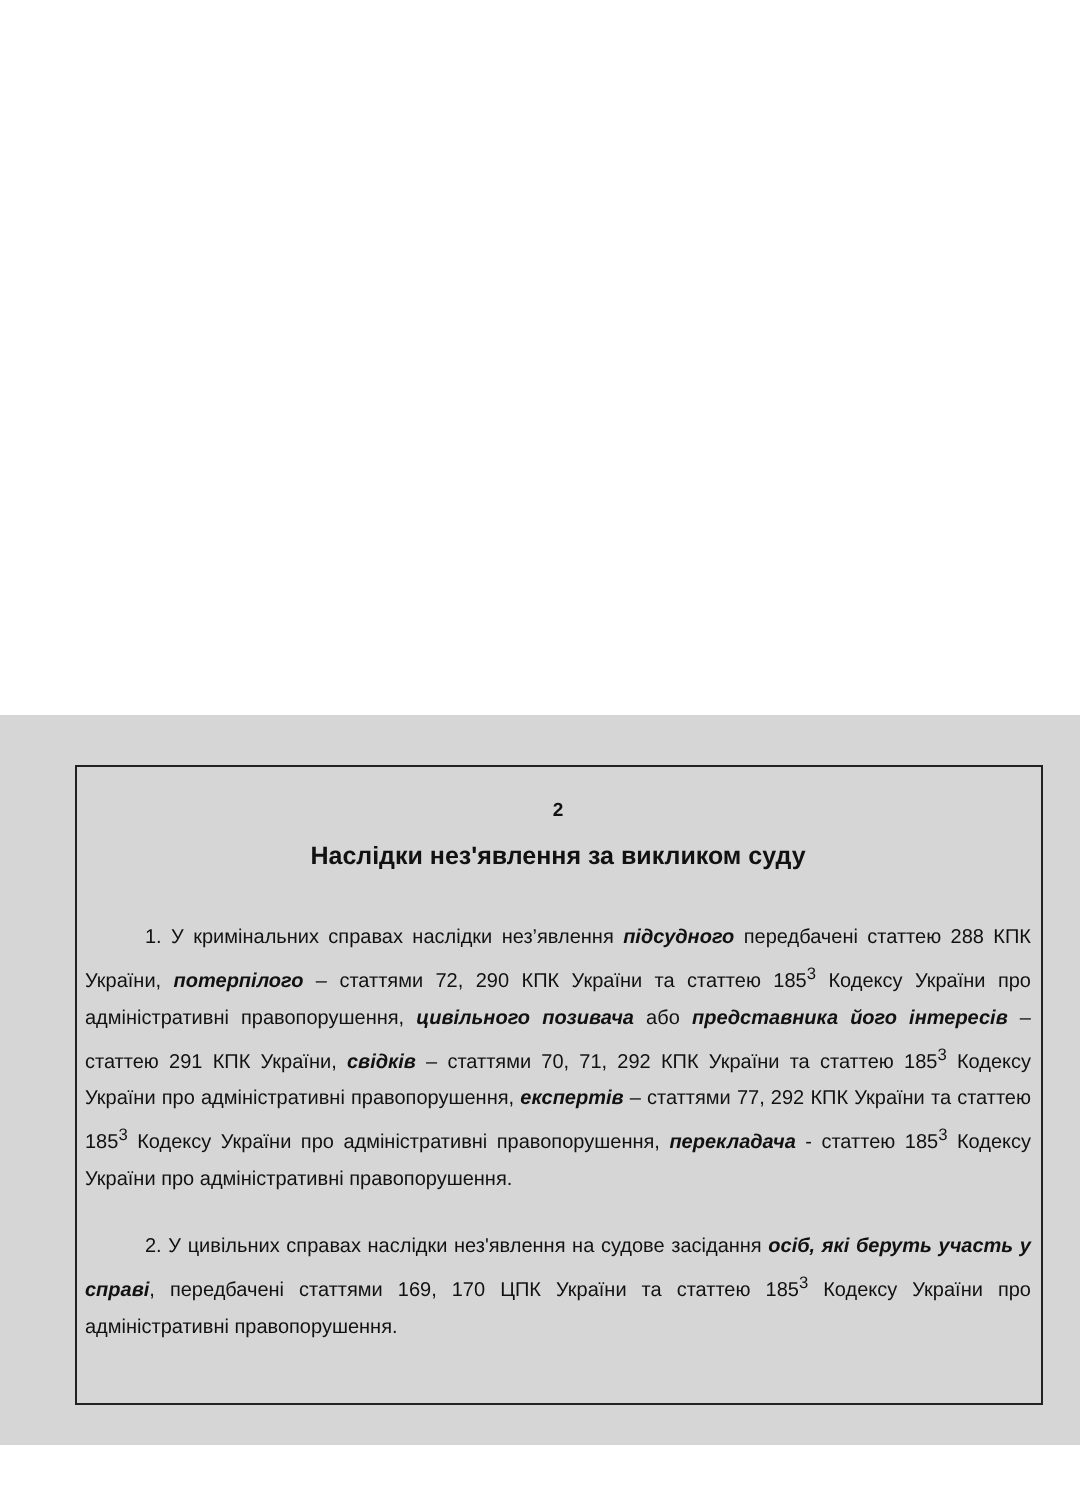2
Наслідки нез'явлення за викликом суду
1. У кримінальних справах наслідки нез’явлення підсудного передбачені статтею 288 КПК України, потерпілого – статтями 72, 290 КПК України та статтею 185<sup>3</sup> Кодексу України про адміністративні правопорушення, цивільного позивача або представника його інтересів – статтею 291 КПК України, свідків – статтями 70, 71, 292 КПК України та статтею 185<sup>3</sup> Кодексу України про адміністративні правопорушення, експертів – статтями 77, 292 КПК України та статтею 185<sup>3</sup> Кодексу України про адміністративні правопорушення, перекладача - статтею 185<sup>3</sup> Кодексу України про адміністративні правопорушення.
2. У цивільних справах наслідки нез'явлення на судове засідання осіб, які беруть участь у справі, передбачені статтями 169, 170 ЦПК України та статтею 185<sup>3</sup> Кодексу України про адміністративні правопорушення.